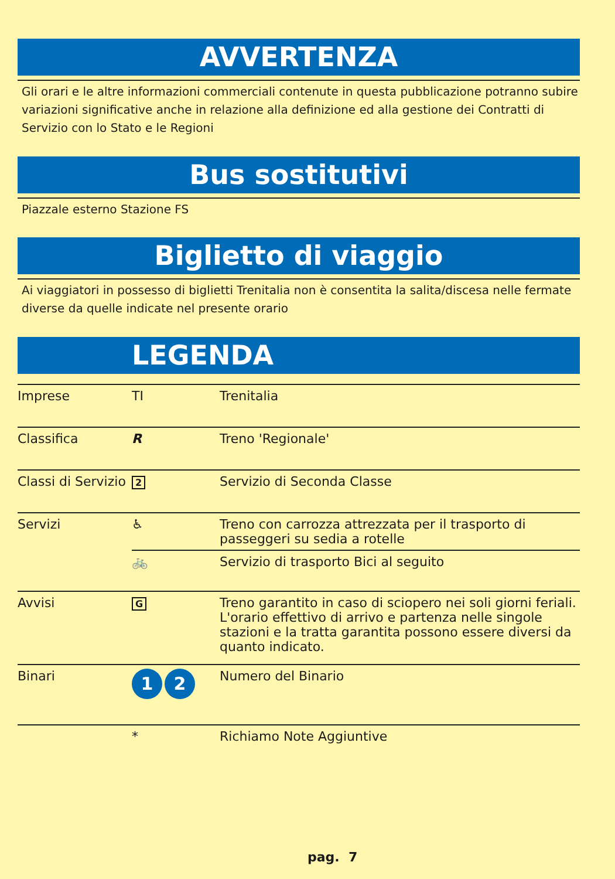AVVERTENZA
Gli orari e le altre informazioni commerciali contenute in questa pubblicazione potranno subire variazioni significative anche in relazione alla definizione ed alla gestione dei Contratti di Servizio con lo Stato e le Regioni
Bus sostitutivi
Piazzale esterno Stazione FS
Biglietto di viaggio
Ai viaggiatori in possesso di biglietti Trenitalia non è consentita la salita/discesa nelle fermate diverse da quelle indicate nel presente orario
LEGENDA
| Imprese | TI | Trenitalia |
| Classifica | R | Treno 'Regionale' |
| Classi di Servizio | 2 | Servizio di Seconda Classe |
| Servizi | ♿ | Treno con carrozza attrezzata per il trasporto di passeggeri su sedia a rotelle |
| | 🚲 | Servizio di trasporto Bici al seguito |
| Avvisi | G | Treno garantito in caso di sciopero nei soli giorni feriali. L'orario effettivo di arrivo e partenza nelle singole stazioni e la tratta garantita possono essere diversi da quanto indicato. |
| Binari | 1 2 | Numero del Binario |
| | * | Richiamo Note Aggiuntive |
pag. 7